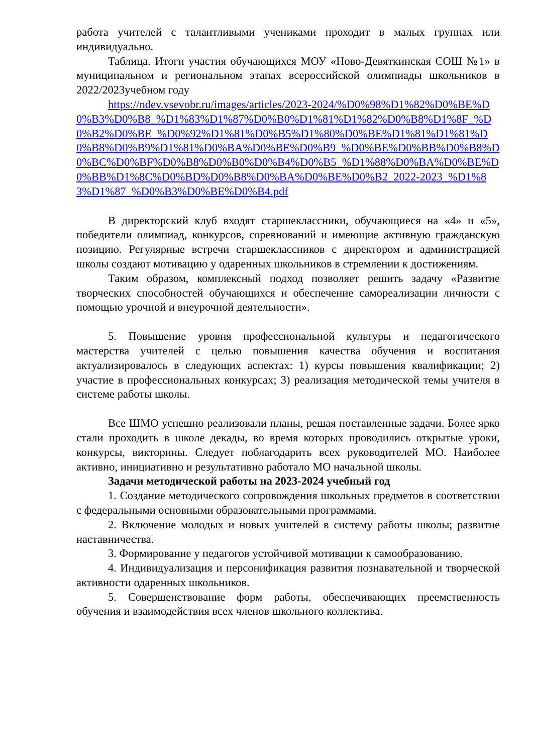работа учителей с талантливыми учениками проходит в малых группах или индивидуально.
Таблица. Итоги участия обучающихся МОУ «Ново-Девяткинская СОШ №1» в муниципальном и региональном этапах всероссийской олимпиады школьников в 2022/2023учебном году
https://ndev.vsevobr.ru/images/articles/2023-2024/%D0%98%D1%82%D0%BE%D0%B3%D0%B8_%D1%83%D1%87%D0%B0%D1%81%D1%82%D0%B8%D1%8F_%D0%B2%D0%BE_%D0%92%D1%81%D0%B5%D1%80%D0%BE%D1%81%D1%81%D0%B8%D0%B9%D1%81%D0%BA%D0%BE%D0%B9_%D0%BE%D0%BB%D0%B8%D0%BC%D0%BF%D0%B8%D0%B0%D0%B4%D0%B5_%D1%88%D0%BA%D0%BE%D0%BB%D1%8C%D0%BD%D0%B8%D0%BA%D0%BE%D0%B2_2022-2023_%D1%83%D1%87_%D0%B3%D0%BE%D0%B4.pdf
В директорский клуб входят старшеклассники, обучающиеся на «4» и «5», победители олимпиад, конкурсов, соревнований и имеющие активную гражданскую позицию. Регулярные встречи старшеклассников с директором и администрацией школы создают мотивацию у одаренных школьников в стремлении к достижениям.
Таким образом, комплексный подход позволяет решить задачу «Развитие творческих способностей обучающихся и обеспечение самореализации личности с помощью урочной и внеурочной деятельности».
5. Повышение уровня профессиональной культуры и педагогического мастерства учителей с целью повышения качества обучения и воспитания актуализировалось в следующих аспектах: 1) курсы повышения квалификации; 2) участие в профессиональных конкурсах; 3) реализация методической темы учителя в системе работы школы.
Все ШМО успешно реализовали планы, решая поставленные задачи. Более ярко стали проходить в школе декады, во время которых проводились открытые уроки, конкурсы, викторины. Следует поблагодарить всех руководителей МО. Наиболее активно, инициативно и результативно работало МО начальной школы.
Задачи методической работы на 2023-2024 учебный год
1. Создание методического сопровождения школьных предметов в соответствии с федеральными основными образовательными программами.
2. Включение молодых и новых учителей в систему работы школы; развитие наставничества.
3. Формирование у педагогов устойчивой мотивации к самообразованию.
4. Индивидуализация и персонификация развития познавательной и творческой активности одаренных школьников.
5. Совершенствование форм работы, обеспечивающих преемственность обучения и взаимодействия всех членов школьного коллектива.